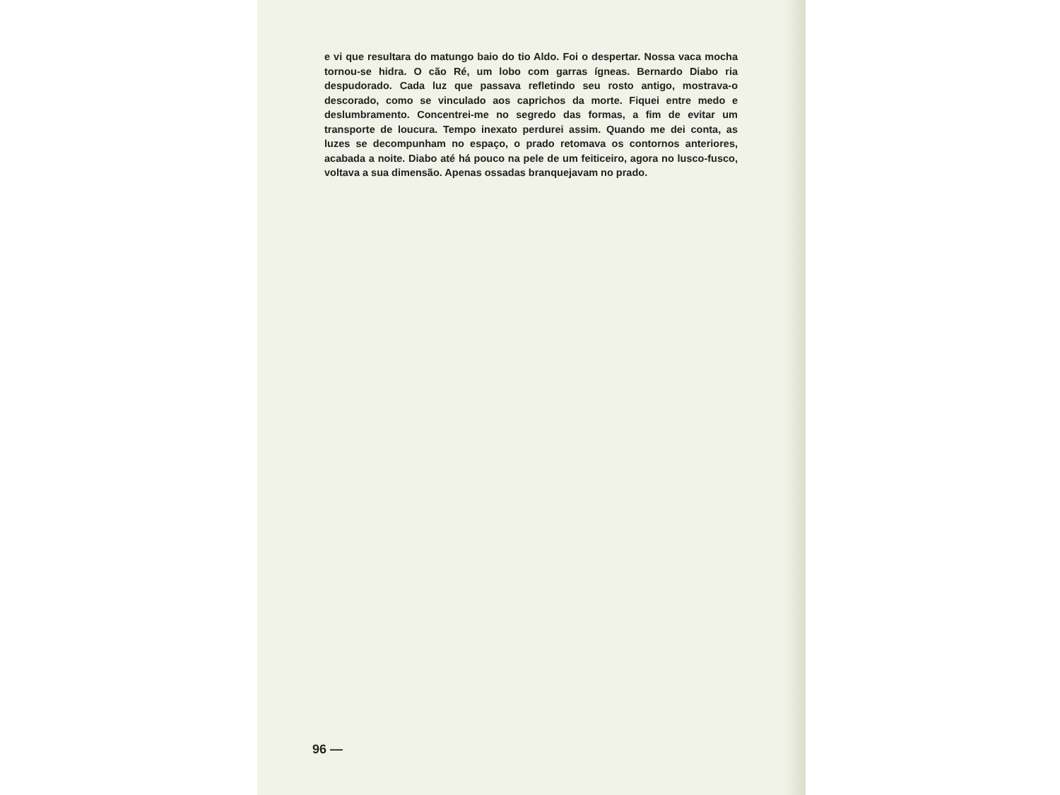e vi que resultara do matungo baio do tio Aldo. Foi o despertar. Nossa vaca mocha tornou-se hidra. O cão Ré, um lobo com garras ígneas. Bernardo Diabo ria despudorado. Cada luz que passava refletindo seu rosto antigo, mostrava-o descorado, como se vinculado aos caprichos da morte. Fiquei entre medo e deslumbramento. Concentrei-me no segredo das formas, a fim de evitar um transporte de loucura. Tempo inexato perdurei assim. Quando me dei conta, as luzes se decompunham no espaço, o prado retomava os contornos anteriores, acabada a noite. Diabo até há pouco na pele de um feiticeiro, agora no lusco-fusco, voltava a sua dimensão. Apenas ossadas branquejavam no prado.
96 —